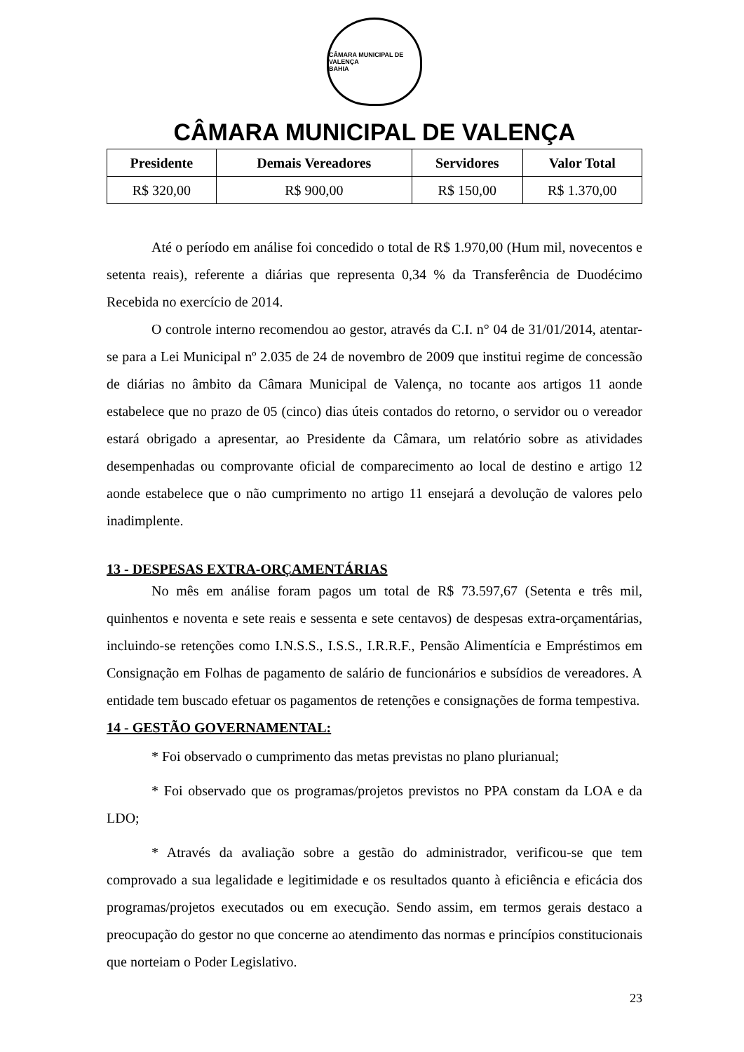CÂMARA MUNICIPAL DE VALENÇA
BAHIA
CÂMARA MUNICIPAL DE VALENÇA
| Presidente | Demais Vereadores | Servidores | Valor Total |
| --- | --- | --- | --- |
| R$ 320,00 | R$ 900,00 | R$ 150,00 | R$ 1.370,00 |
Até o período em análise foi concedido o total de R$ 1.970,00 (Hum mil, novecentos e setenta reais), referente a diárias que representa 0,34 % da Transferência de Duodécimo Recebida no exercício de 2014.
O controle interno recomendou ao gestor, através da C.I. n° 04 de 31/01/2014, atentar-se para a Lei Municipal nº 2.035 de 24 de novembro de 2009 que institui regime de concessão de diárias no âmbito da Câmara Municipal de Valença, no tocante aos artigos 11 aonde estabelece que no prazo de 05 (cinco) dias úteis contados do retorno, o servidor ou o vereador estará obrigado a apresentar, ao Presidente da Câmara, um relatório sobre as atividades desempenhadas ou comprovante oficial de comparecimento ao local de destino e artigo 12 aonde estabelece que o não cumprimento no artigo 11 ensejará a devolução de valores pelo inadimplente.
13 - DESPESAS EXTRA-ORÇAMENTÁRIAS
No mês em análise foram pagos um total de R$ 73.597,67 (Setenta e três mil, quinhentos e noventa e sete reais e sessenta e sete centavos) de despesas extra-orçamentárias, incluindo-se retenções como I.N.S.S., I.S.S., I.R.R.F., Pensão Alimentícia e Empréstimos em Consignação em Folhas de pagamento de salário de funcionários e subsídios de vereadores. A entidade tem buscado efetuar os pagamentos de retenções e consignações de forma tempestiva.
14 - GESTÃO GOVERNAMENTAL:
* Foi observado o cumprimento das metas previstas no plano plurianual;
* Foi observado que os programas/projetos previstos no PPA constam da LOA e da LDO;
* Através da avaliação sobre a gestão do administrador, verificou-se que tem comprovado a sua legalidade e legitimidade e os resultados quanto à eficiência e eficácia dos programas/projetos executados ou em execução. Sendo assim, em termos gerais destaco a preocupação do gestor no que concerne ao atendimento das normas e princípios constitucionais que norteiam o Poder Legislativo.
23